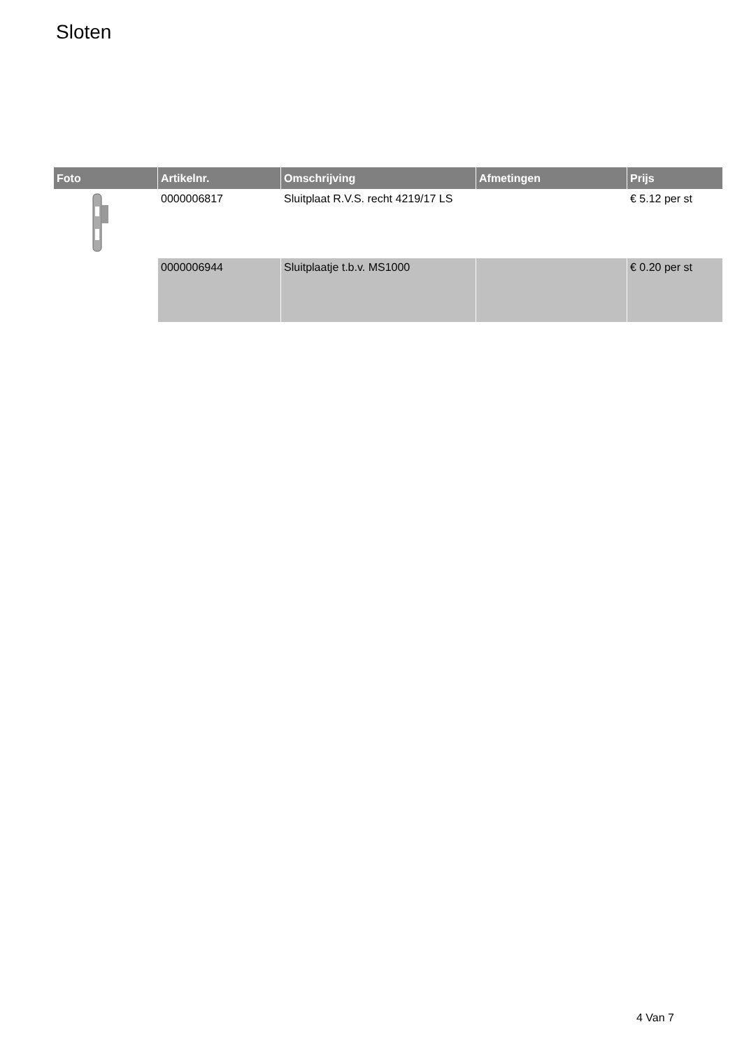Sloten
| Foto | Artikelnr. | Omschrijving | Afmetingen | Prijs |
| --- | --- | --- | --- | --- |
| | 0000006817 | Sluitplaat R.V.S. recht 4219/17 LS | | € 5.12 per st |
| | 0000006944 | Sluitplaatje t.b.v. MS1000 | | € 0.20 per st |
4 Van 7